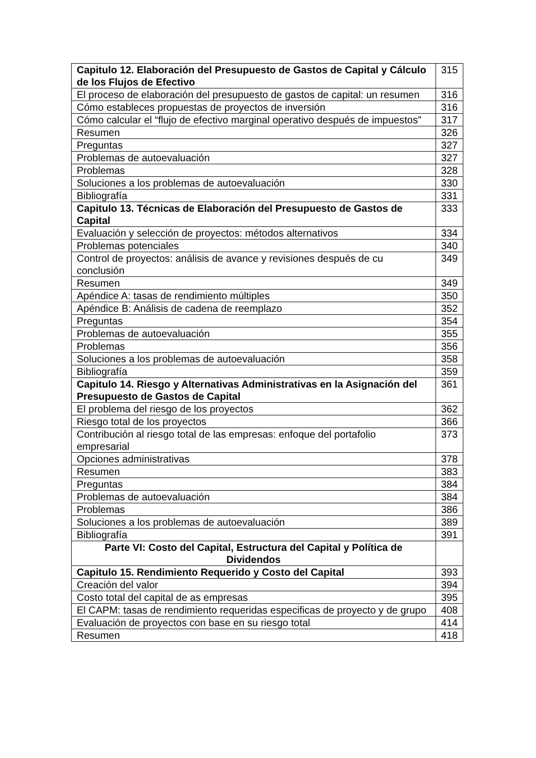| Capitulo 12. Elaboración del Presupuesto de Gastos de Capital y Cálculo de los Flujos de Efectivo | 315 |
| El proceso de elaboración del presupuesto de gastos de capital: un resumen | 316 |
| Cómo estableces propuestas de proyectos de inversión | 316 |
| Cómo calcular el “flujo de efectivo marginal operativo después de impuestos” | 317 |
| Resumen | 326 |
| Preguntas | 327 |
| Problemas de autoevaluación | 327 |
| Problemas | 328 |
| Soluciones a los problemas de autoevaluación | 330 |
| Bibliografía | 331 |
| Capitulo 13. Técnicas de Elaboración del Presupuesto de Gastos de Capital | 333 |
| Evaluación y selección de proyectos: métodos alternativos | 334 |
| Problemas potenciales | 340 |
| Control de proyectos: análisis de avance y revisiones después de cu conclusión | 349 |
| Resumen | 349 |
| Apéndice A: tasas de rendimiento múltiples | 350 |
| Apéndice B: Análisis de cadena de reemplazo | 352 |
| Preguntas | 354 |
| Problemas de autoevaluación | 355 |
| Problemas | 356 |
| Soluciones a los problemas de autoevaluación | 358 |
| Bibliografía | 359 |
| Capitulo 14. Riesgo y Alternativas Administrativas en la Asignación del Presupuesto de Gastos de Capital | 361 |
| El problema del riesgo de los proyectos | 362 |
| Riesgo total de los proyectos | 366 |
| Contribución al riesgo total de las empresas: enfoque del portafolio empresarial | 373 |
| Opciones administrativas | 378 |
| Resumen | 383 |
| Preguntas | 384 |
| Problemas de autoevaluación | 384 |
| Problemas | 386 |
| Soluciones a los problemas de autoevaluación | 389 |
| Bibliografía | 391 |
| Parte VI: Costo del Capital, Estructura del Capital y Política de Dividendos | |
| Capitulo 15. Rendimiento Requerido y Costo del Capital | 393 |
| Creación del valor | 394 |
| Costo total del capital de as empresas | 395 |
| El CAPM: tasas de rendimiento requeridas especificas de proyecto y de grupo | 408 |
| Evaluación de proyectos con base en su riesgo total | 414 |
| Resumen | 418 |